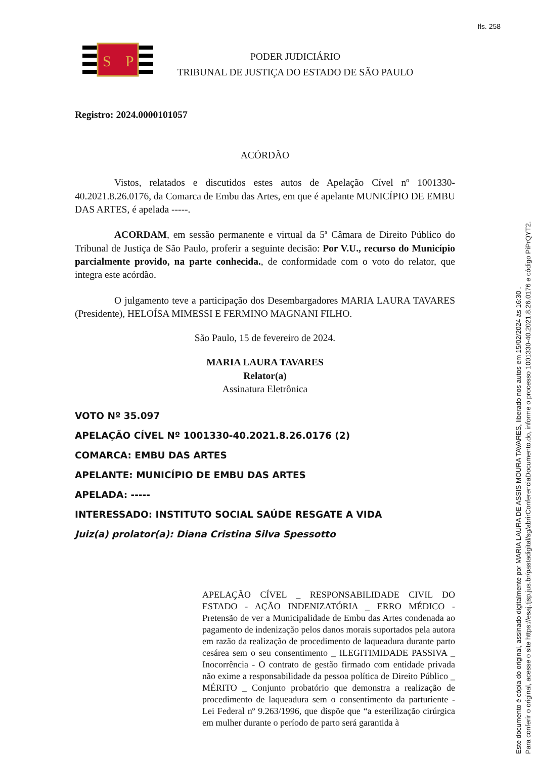fls. 258
S
P
PODER JUDICIÁRIO
TRIBUNAL DE JUSTIÇA DO ESTADO DE SÃO PAULO
Registro: 2024.0000101057
ACÓRDÃO
Vistos, relatados e discutidos estes autos de Apelação Cível nº 1001330-40.2021.8.26.0176, da Comarca de Embu das Artes, em que é apelante MUNICÍPIO DE EMBU DAS ARTES, é apelada -----.
ACORDAM, em sessão permanente e virtual da 5ª Câmara de Direito Público do Tribunal de Justiça de São Paulo, proferir a seguinte decisão: Por V.U., recurso do Município parcialmente provido, na parte conhecida., de conformidade com o voto do relator, que integra este acórdão.
O julgamento teve a participação dos Desembargadores MARIA LAURA TAVARES (Presidente), HELOÍSA MIMESSI E FERMINO MAGNANI FILHO.
São Paulo, 15 de fevereiro de 2024.
MARIA LAURA TAVARES
Relator(a)
Assinatura Eletrônica
VOTO Nº 35.097
APELAÇÃO CÍVEL Nº 1001330-40.2021.8.26.0176 (2)
COMARCA: EMBU DAS ARTES
APELANTE: MUNICÍPIO DE EMBU DAS ARTES
APELADA: -----
INTERESSADO: INSTITUTO SOCIAL SAÚDE RESGATE A VIDA
Juiz(a) prolator(a): Diana Cristina Silva Spessotto
APELAÇÃO CÍVEL _ RESPONSABILIDADE CIVIL DO ESTADO - AÇÃO INDENIZATÓRIA _ ERRO MÉDICO - Pretensão de ver a Municipalidade de Embu das Artes condenada ao pagamento de indenização pelos danos morais suportados pela autora em razão da realização de procedimento de laqueadura durante parto cesárea sem o seu consentimento _ ILEGITIMIDADE PASSIVA _ Inocorrência - O contrato de gestão firmado com entidade privada não exime a responsabilidade da pessoa política de Direito Público _ MÉRITO _ Conjunto probatório que demonstra a realização de procedimento de laqueadura sem o consentimento da parturiente - Lei Federal nº 9.263/1996, que dispõe que “a esterilização cirúrgica em mulher durante o período de parto será garantida à
Este documento é cópia do original, assinado digitalmente por MARIA LAURA DE ASSIS MOURA TAVARES, liberado nos autos em 15/02/2024 às 16:30 .
Para conferir o original, acesse o site https://esaj.tjsp.jus.br/pastadigital/sg/abrirConferenciaDocumento.do, informe o processo 1001330-40.2021.8.26.0176 e código PiPrQYT2.